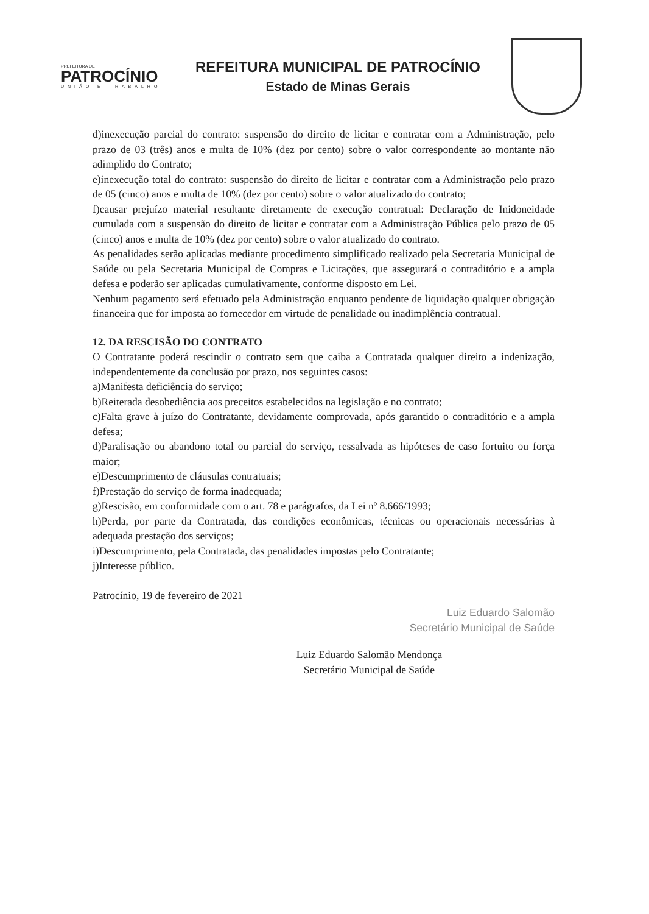PREFEITURA DE
PATROCÍNIO
UNIÃO E TRABALHO
REFEITURA MUNICIPAL DE PATROCÍNIO
Estado de Minas Gerais
d)inexecução parcial do contrato: suspensão do direito de licitar e contratar com a Administração, pelo prazo de 03 (três) anos e multa de 10% (dez por cento) sobre o valor correspondente ao montante não adimplido do Contrato;
e)inexecução total do contrato: suspensão do direito de licitar e contratar com a Administração pelo prazo de 05 (cinco) anos e multa de 10% (dez por cento) sobre o valor atualizado do contrato;
f)causar prejuízo material resultante diretamente de execução contratual: Declaração de Inidoneidade cumulada com a suspensão do direito de licitar e contratar com a Administração Pública pelo prazo de 05 (cinco) anos e multa de 10% (dez por cento) sobre o valor atualizado do contrato.
As penalidades serão aplicadas mediante procedimento simplificado realizado pela Secretaria Municipal de Saúde ou pela Secretaria Municipal de Compras e Licitações, que assegurará o contraditório e a ampla defesa e poderão ser aplicadas cumulativamente, conforme disposto em Lei.
Nenhum pagamento será efetuado pela Administração enquanto pendente de liquidação qualquer obrigação financeira que for imposta ao fornecedor em virtude de penalidade ou inadimplência contratual.
12. DA RESCISÃO DO CONTRATO
O Contratante poderá rescindir o contrato sem que caiba a Contratada qualquer direito a indenização, independentemente da conclusão por prazo, nos seguintes casos:
a)Manifesta deficiência do serviço;
b)Reiterada desobediência aos preceitos estabelecidos na legislação e no contrato;
c)Falta grave à juízo do Contratante, devidamente comprovada, após garantido o contraditório e a ampla defesa;
d)Paralisação ou abandono total ou parcial do serviço, ressalvada as hipóteses de caso fortuito ou força maior;
e)Descumprimento de cláusulas contratuais;
f)Prestação do serviço de forma inadequada;
g)Rescisão, em conformidade com o art. 78 e parágrafos, da Lei nº 8.666/1993;
h)Perda, por parte da Contratada, das condições econômicas, técnicas ou operacionais necessárias à adequada prestação dos serviços;
i)Descumprimento, pela Contratada, das penalidades impostas pelo Contratante;
j)Interesse público.
Patrocínio, 19 de fevereiro de 2021
Luiz Eduardo Salomão
Secretário Municipal de Saúde
Luiz Eduardo Salomão Mendonça
Secretário Municipal de Saúde